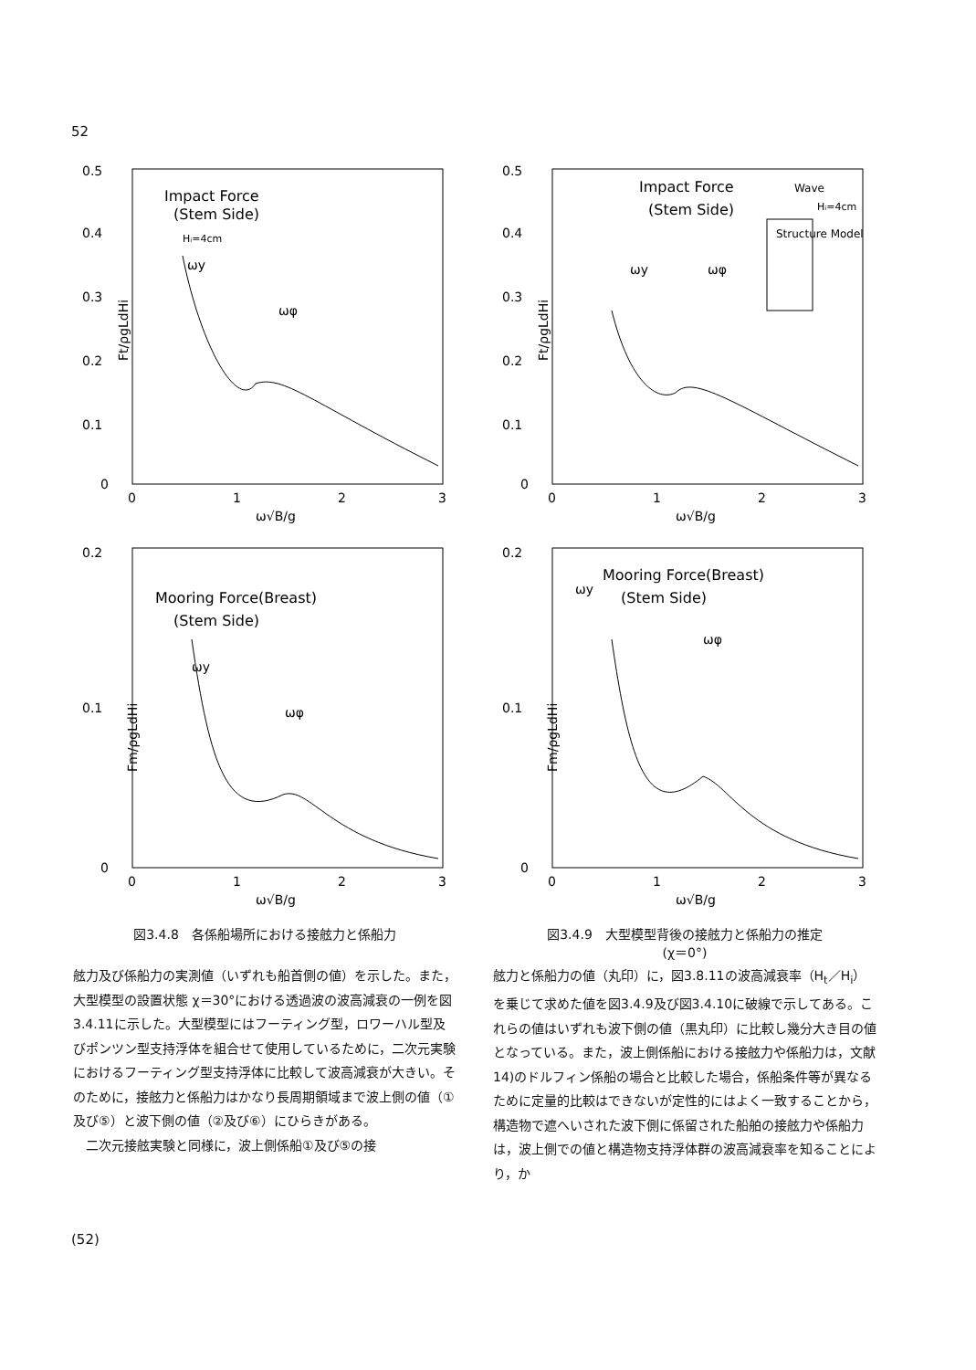52
0.5
0.4
0.3
0.2
0.1
0
Impact Force
(Stem Side)
Hᵢ=4cm
ωy
ωφ
Ft/ρgLdHi
0
1
2
3
ω√B/g
0.2
0.1
0
Mooring Force(Breast)
(Stem Side)
ωy
ωφ
Fm/ρgLdHi
0
1
2
3
ω√B/g
図3.4.8　各係船場所における接舷力と係船力
0.5
0.4
0.3
0.2
0.1
0
Impact Force
(Stem Side)
Wave
Hᵢ=4cm
Structure Model
ωy
ωφ
Ft/ρgLdHi
0
1
2
3
ω√B/g
0.2
0.1
0
Mooring Force(Breast)
(Stem Side)
ωy
ωφ
Fm/ρgLdHi
0
1
2
3
ω√B/g
図3.4.9　大型模型背後の接舷力と係船力の推定
(χ＝0°)
舷力及び係船力の実測値（いずれも船首側の値）を示した。また，大型模型の設置状態 χ＝30°における透過波の波高減衰の一例を図3.4.11に示した。大型模型にはフーティング型，ロワーハル型及びポンツン型支持浮体を組合せて使用しているために，二次元実験におけるフーティング型支持浮体に比較して波高減衰が大きい。そのために，接舷力と係船力はかなり長周期領域まで波上側の値（①及び⑤）と波下側の値（②及び⑥）にひらきがある。
　二次元接舷実験と同様に，波上側係船①及び⑤の接
舷力と係船力の値（丸印）に，図3.8.11の波高減衰率（H<sub>t</sub>／H<sub>i</sub>）を乗じて求めた値を図3.4.9及び図3.4.10に破線で示してある。これらの値はいずれも波下側の値（黒丸印）に比較し幾分大き目の値となっている。また，波上側係船における接舷力や係船力は，文献14)のドルフィン係船の場合と比較した場合，係船条件等が異なるために定量的比較はできないが定性的にはよく一致することから，構造物で遮へいされた波下側に係留された船舶の接舷力や係船力は，波上側での値と構造物支持浮体群の波高減衰率を知ることにより，か
(52)